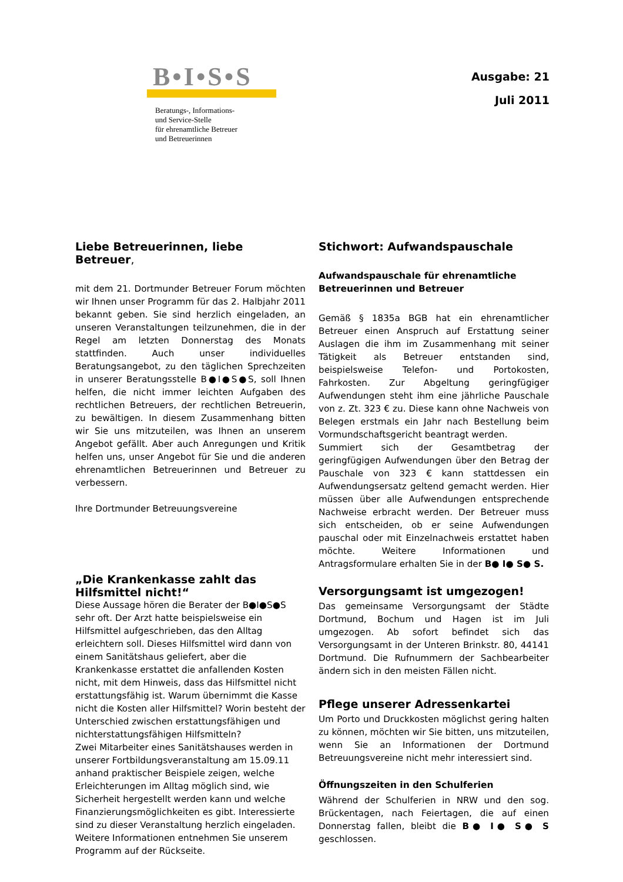B•I•S•S
Beratungs-, Informations-
und Service-Stelle
für ehrenamtliche Betreuer
und Betreuerinnen
Ausgabe: 21
Juli 2011
Liebe Betreuerinnen, liebe Betreuer,
mit dem 21. Dortmunder Betreuer Forum möchten wir Ihnen unser Programm für das 2. Halbjahr 2011 bekannt geben. Sie sind herzlich eingeladen, an unseren Veranstaltungen teilzunehmen, die in der Regel am letzten Donnerstag des Monats stattfinden. Auch unser individuelles Beratungsangebot, zu den täglichen Sprechzeiten in unserer Beratungsstelle B●I●S●S, soll Ihnen helfen, die nicht immer leichten Aufgaben des rechtlichen Betreuers, der rechtlichen Betreuerin, zu bewältigen. In diesem Zusammenhang bitten wir Sie uns mitzuteilen, was Ihnen an unserem Angebot gefällt. Aber auch Anregungen und Kritik helfen uns, unser Angebot für Sie und die anderen ehrenamtlichen Betreuerinnen und Betreuer zu verbessern.
Ihre Dortmunder Betreuungsvereine
„Die Krankenkasse zahlt das Hilfsmittel nicht!“
Diese Aussage hören die Berater der B●I●S●S sehr oft. Der Arzt hatte beispielsweise ein Hilfsmittel aufgeschrieben, das den Alltag erleichtern soll. Dieses Hilfsmittel wird dann von einem Sanitätshaus geliefert, aber die Krankenkasse erstattet die anfallenden Kosten nicht, mit dem Hinweis, dass das Hilfsmittel nicht erstattungsfähig ist. Warum übernimmt die Kasse nicht die Kosten aller Hilfsmittel? Worin besteht der Unterschied zwischen erstattungsfähigen und nichterstattungsfähigen Hilfsmitteln?
Zwei Mitarbeiter eines Sanitätshauses werden in unserer Fortbildungsveranstaltung am 15.09.11 anhand praktischer Beispiele zeigen, welche Erleichterungen im Alltag möglich sind, wie Sicherheit hergestellt werden kann und welche Finanzierungsmöglichkeiten es gibt. Interessierte sind zu dieser Veranstaltung herzlich eingeladen. Weitere Informationen entnehmen Sie unserem Programm auf der Rückseite.
Stichwort: Aufwandspauschale
Aufwandspauschale für ehrenamtliche Betreuerinnen und Betreuer
Gemäß § 1835a BGB hat ein ehrenamtlicher Betreuer einen Anspruch auf Erstattung seiner Auslagen die ihm im Zusammenhang mit seiner Tätigkeit als Betreuer entstanden sind, beispielsweise Telefon- und Portokosten, Fahrkosten. Zur Abgeltung geringfügiger Aufwendungen steht ihm eine jährliche Pauschale von z. Zt. 323 € zu. Diese kann ohne Nachweis von Belegen erstmals ein Jahr nach Bestellung beim Vormundschaftsgericht beantragt werden.
Summiert sich der Gesamtbetrag der geringfügigen Aufwendungen über den Betrag der Pauschale von 323 € kann stattdessen ein Aufwendungsersatz geltend gemacht werden. Hier müssen über alle Aufwendungen entsprechende Nachweise erbracht werden. Der Betreuer muss sich entscheiden, ob er seine Aufwendungen pauschal oder mit Einzelnachweis erstattet haben möchte. Weitere Informationen und Antragsformulare erhalten Sie in der B● I● S● S.
Versorgungsamt ist umgezogen!
Das gemeinsame Versorgungsamt der Städte Dortmund, Bochum und Hagen ist im Juli umgezogen. Ab sofort befindet sich das Versorgungsamt in der Unteren Brinkstr. 80, 44141 Dortmund. Die Rufnummern der Sachbearbeiter ändern sich in den meisten Fällen nicht.
Pflege unserer Adressenkartei
Um Porto und Druckkosten möglichst gering halten zu können, möchten wir Sie bitten, uns mitzuteilen, wenn Sie an Informationen der Dortmund Betreuungsvereine nicht mehr interessiert sind.
Öffnungszeiten in den Schulferien
Während der Schulferien in NRW und den sog. Brückentagen, nach Feiertagen, die auf einen Donnerstag fallen, bleibt die B● I● S● S geschlossen.